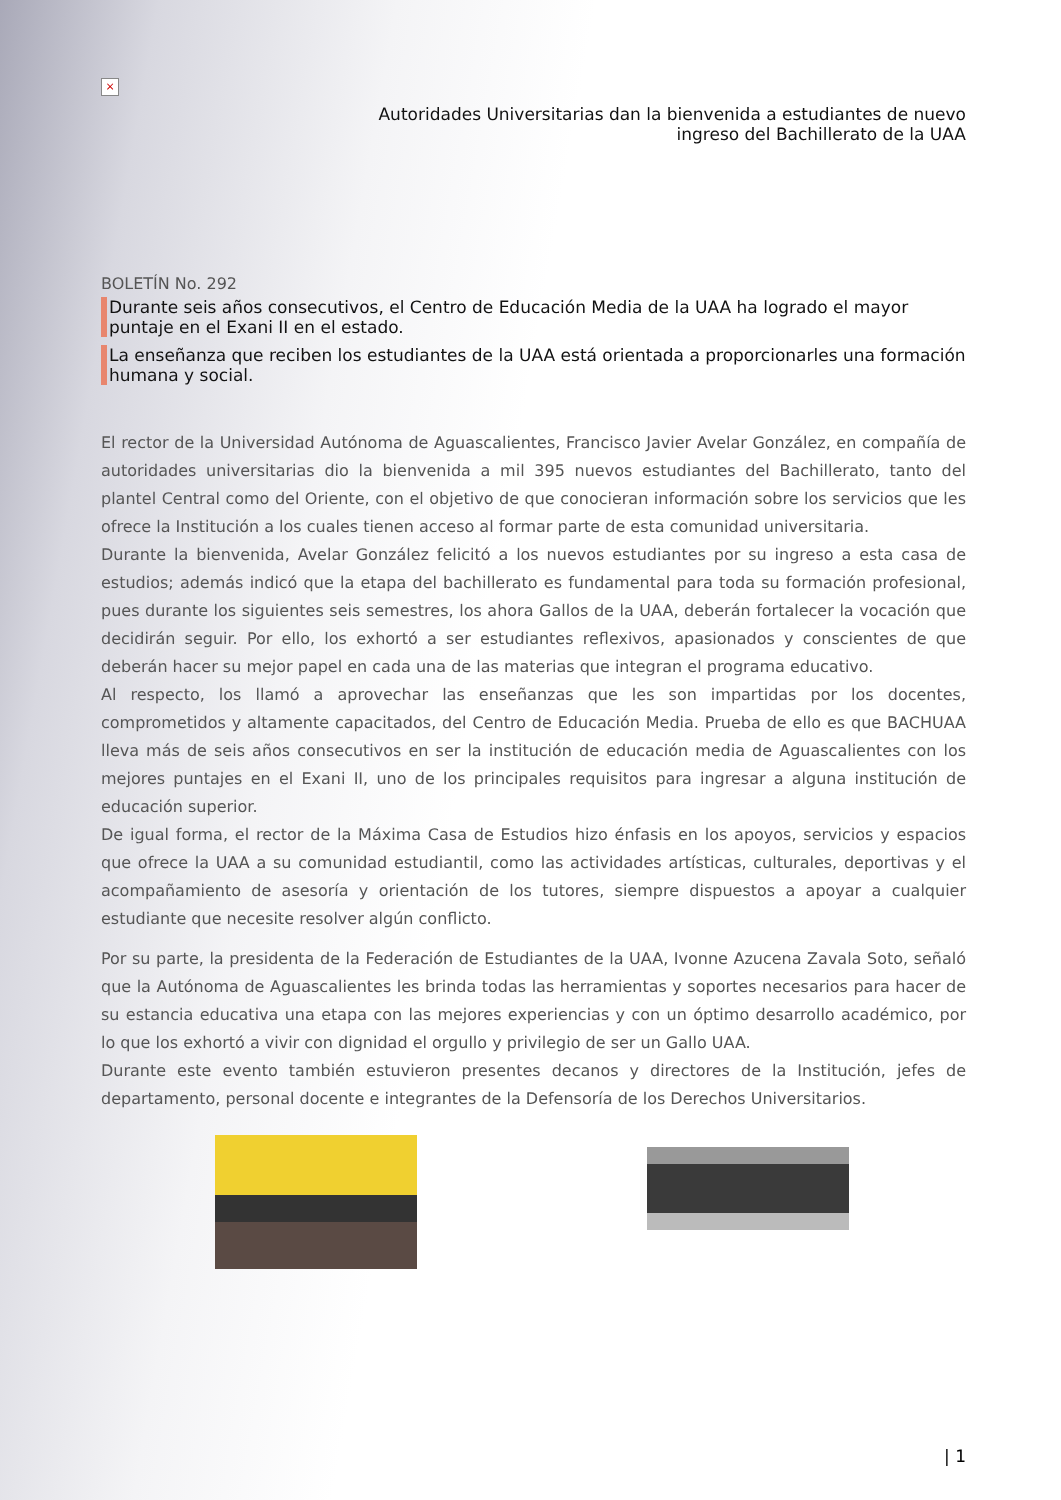×
Autoridades Universitarias dan la bienvenida a estudiantes de nuevo
ingreso del Bachillerato de la UAA
BOLETÍN No. 292
Durante seis años consecutivos, el Centro de Educación Media de la UAA ha logrado el mayor puntaje en el Exani II en el estado.
La enseñanza que reciben los estudiantes de la UAA está orientada a proporcionarles una formación humana y social.
El rector de la Universidad Autónoma de Aguascalientes, Francisco Javier Avelar González, en compañía de autoridades universitarias dio la bienvenida a mil 395 nuevos estudiantes del Bachillerato, tanto del plantel Central como del Oriente, con el objetivo de que conocieran información sobre los servicios que les ofrece la Institución a los cuales tienen acceso al formar parte de esta comunidad universitaria.
Durante la bienvenida, Avelar González felicitó a los nuevos estudiantes por su ingreso a esta casa de estudios; además indicó que la etapa del bachillerato es fundamental para toda su formación profesional, pues durante los siguientes seis semestres, los ahora Gallos de la UAA, deberán fortalecer la vocación que decidirán seguir. Por ello, los exhortó a ser estudiantes reflexivos, apasionados y conscientes de que deberán hacer su mejor papel en cada una de las materias que integran el programa educativo.
Al respecto, los llamó a aprovechar las enseñanzas que les son impartidas por los docentes, comprometidos y altamente capacitados, del Centro de Educación Media. Prueba de ello es que BACHUAA lleva más de seis años consecutivos en ser la institución de educación media de Aguascalientes con los mejores puntajes en el Exani II, uno de los principales requisitos para ingresar a alguna institución de educación superior.
De igual forma, el rector de la Máxima Casa de Estudios hizo énfasis en los apoyos, servicios y espacios que ofrece la UAA a su comunidad estudiantil, como las actividades artísticas, culturales, deportivas y el acompañamiento de asesoría y orientación de los tutores, siempre dispuestos a apoyar a cualquier estudiante que necesite resolver algún conflicto.
Por su parte, la presidenta de la Federación de Estudiantes de la UAA, Ivonne Azucena Zavala Soto, señaló que la Autónoma de Aguascalientes les brinda todas las herramientas y soportes necesarios para hacer de su estancia educativa una etapa con las mejores experiencias y con un óptimo desarrollo académico, por lo que los exhortó a vivir con dignidad el orgullo y privilegio de ser un Gallo UAA.
Durante este evento también estuvieron presentes decanos y directores de la Institución, jefes de departamento, personal docente e integrantes de la Defensoría de los Derechos Universitarios.
| 1